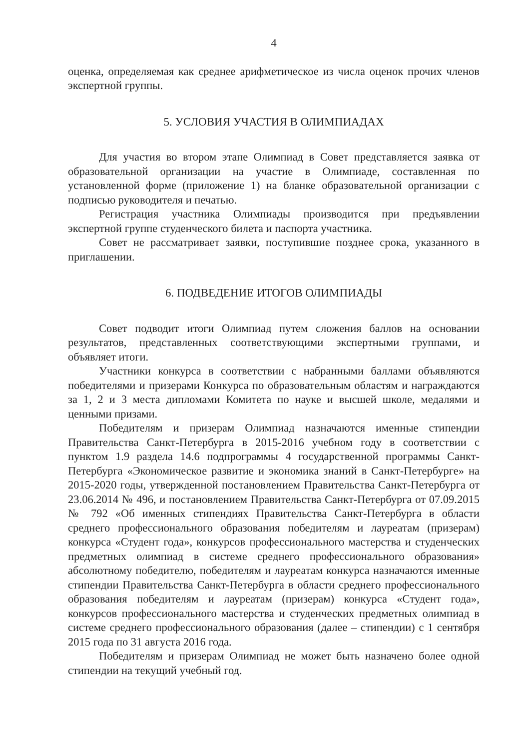4
оценка, определяемая как среднее арифметическое из числа оценок прочих членов экспертной группы.
5. УСЛОВИЯ УЧАСТИЯ В ОЛИМПИАДАХ
Для участия во втором этапе Олимпиад в Совет представляется заявка от образовательной организации на участие в Олимпиаде, составленная по установленной форме (приложение 1) на бланке образовательной организации с подписью руководителя и печатью.
Регистрация участника Олимпиады производится при предъявлении экспертной группе студенческого билета и паспорта участника.
Совет не рассматривает заявки, поступившие позднее срока, указанного в приглашении.
6. ПОДВЕДЕНИЕ ИТОГОВ ОЛИМПИАДЫ
Совет подводит итоги Олимпиад путем сложения баллов на основании результатов, представленных соответствующими экспертными группами, и объявляет итоги.
Участники конкурса в соответствии с набранными баллами объявляются победителями и призерами Конкурса по образовательным областям и награждаются за 1, 2 и 3 места дипломами Комитета по науке и высшей школе, медалями и ценными призами.
Победителям и призерам Олимпиад назначаются именные стипендии Правительства Санкт-Петербурга в 2015-2016 учебном году в соответствии с пунктом 1.9 раздела 14.6 подпрограммы 4 государственной программы Санкт-Петербурга «Экономическое развитие и экономика знаний в Санкт-Петербурге» на 2015-2020 годы, утвержденной постановлением Правительства Санкт-Петербурга от 23.06.2014 № 496, и постановлением Правительства Санкт-Петербурга от 07.09.2015 № 792 «Об именных стипендиях Правительства Санкт-Петербурга в области среднего профессионального образования победителям и лауреатам (призерам) конкурса «Студент года», конкурсов профессионального мастерства и студенческих предметных олимпиад в системе среднего профессионального образования» абсолютному победителю, победителям и лауреатам конкурса назначаются именные стипендии Правительства Санкт-Петербурга в области среднего профессионального образования победителям и лауреатам (призерам) конкурса «Студент года», конкурсов профессионального мастерства и студенческих предметных олимпиад в системе среднего профессионального образования (далее – стипендии) с 1 сентября 2015 года по 31 августа 2016 года.
Победителям и призерам Олимпиад не может быть назначено более одной стипендии на текущий учебный год.